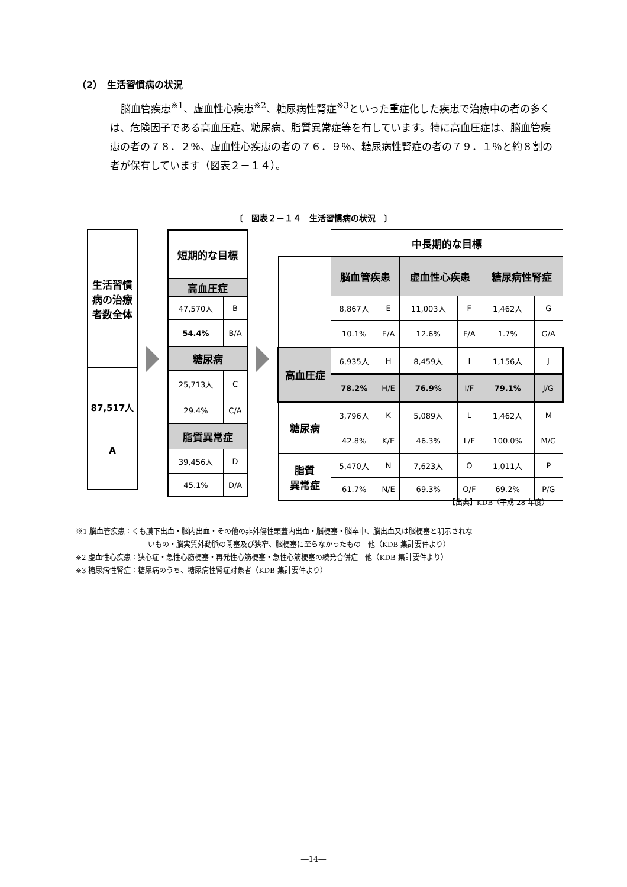（2）　生活習慣病の状況
脳血管疾患<sup>※1</sup>、虚血性心疾患<sup>※2</sup>、糖尿病性腎症<sup>※3</sup>といった重症化した疾患で治療中の者の多くは、危険因子である高血圧症、糖尿病、脂質異常症等を有しています。特に高血圧症は、脳血管疾患の者の７８．２％、虚血性心疾患の者の７６．９％、糖尿病性腎症の者の７９．１％と約８割の者が保有しています（図表２－１４）。
〔　図表２－１４　生活習慣病の状況　〕
| 生活習慣病の治療者数全体 |
| 87,517人 A |
| 短期的な目標 | |
| --- | --- |
| 高血圧症 | |
| 47,570人 | B |
| 54.4% | B/A |
| 糖尿病 | |
| 25,713人 | C |
| 29.4% | C/A |
| 脂質異常症 | |
| 39,456人 | D |
| 45.1% | D/A |
| | 中長期的な目標 | | | | | |
| | 脳血管疾患 | | 虚血性心疾患 | | 糖尿病性腎症 | |
| | 8,867人 | E | 11,003人 | F | 1,462人 | G |
| | 10.1% | E/A | 12.6% | F/A | 1.7% | G/A |
| 高血圧症 | 6,935人 | H | 8,459人 | I | 1,156人 | J |
| | 78.2% | H/E | 76.9% | I/F | 79.1% | J/G |
| 糖尿病 | 3,796人 | K | 5,089人 | L | 1,462人 | M |
| | 42.8% | K/E | 46.3% | L/F | 100.0% | M/G |
| 脂質 異常症 | 5,470人 | N | 7,623人 | O | 1,011人 | P |
| | 61.7% | N/E | 69.3% | O/F | 69.2% | P/G |
【出典】KDB（平成 28 年度）
※1 脳血管疾患：くも膜下出血・脳内出血・その他の非外傷性頭蓋内出血・脳梗塞・脳卒中、脳出血又は脳梗塞と明示されな
いもの・脳実質外動脈の閉塞及び狭窄、脳梗塞に至らなかったもの　他（KDB 集計要件より）
※2 虚血性心疾患：狭心症・急性心筋梗塞・再発性心筋梗塞・急性心筋梗塞の続発合併症　他（KDB 集計要件より）
※3 糖尿病性腎症：糖尿病のうち、糖尿病性腎症対象者（KDB 集計要件より）
―14―